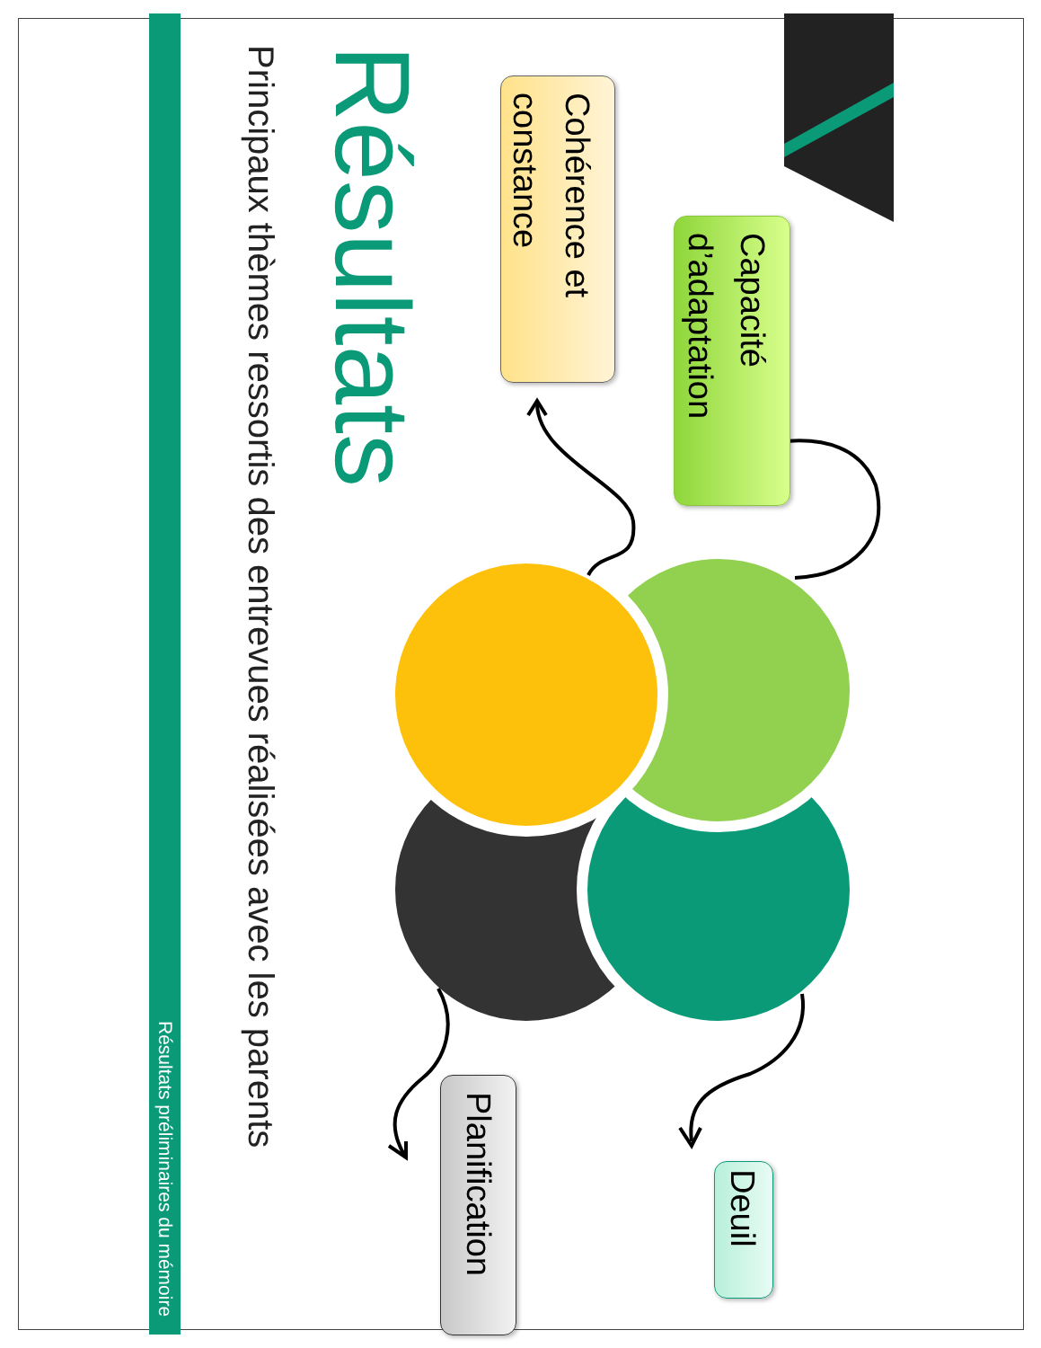Résultats
Principaux thèmes ressortis des entrevues réalisées avec les parents
Cohérence et constance
Planification
Capacité d’adaptation
Deuil
Résultats préliminaires du mémoire